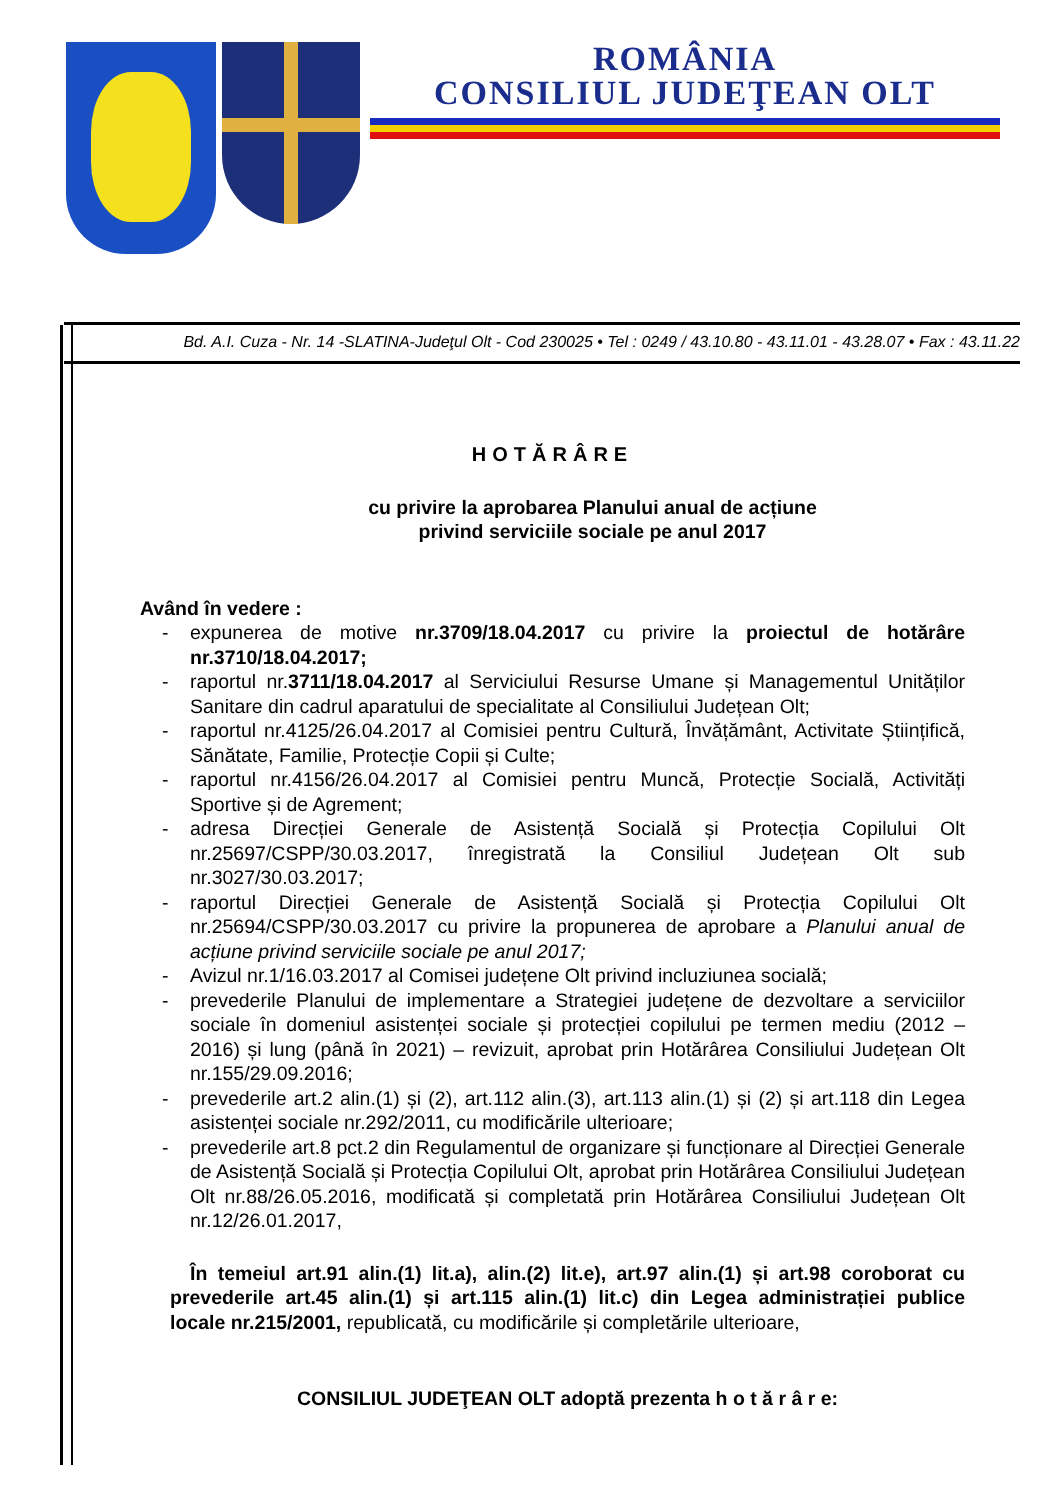ROMÂNIA
CONSILIUL JUDEŢEAN OLT
Bd. A.I. Cuza - Nr. 14 -SLATINA-Judeţul Olt - Cod 230025 • Tel : 0249 / 43.10.80 - 43.11.01 - 43.28.07 • Fax : 43.11.22
HOTĂRÂRE
cu privire la aprobarea Planului anual de acțiune
privind serviciile sociale pe anul 2017
Având în vedere :
- expunerea de motive nr.3709/18.04.2017 cu privire la proiectul de hotărâre nr.3710/18.04.2017;
- raportul nr.3711/18.04.2017 al Serviciului Resurse Umane și Managementul Unităților Sanitare din cadrul aparatului de specialitate al Consiliului Județean Olt;
- raportul nr.4125/26.04.2017 al Comisiei pentru Cultură, Învățământ, Activitate Științifică, Sănătate, Familie, Protecție Copii și Culte;
- raportul nr.4156/26.04.2017 al Comisiei pentru Muncă, Protecție Socială, Activități Sportive și de Agrement;
- adresa Direcției Generale de Asistență Socială și Protecția Copilului Olt nr.25697/CSPP/30.03.2017, înregistrată la Consiliul Județean Olt sub nr.3027/30.03.2017;
- raportul Direcției Generale de Asistență Socială și Protecția Copilului Olt nr.25694/CSPP/30.03.2017 cu privire la propunerea de aprobare a Planului anual de acțiune privind serviciile sociale pe anul 2017;
- Avizul nr.1/16.03.2017 al Comisei județene Olt privind incluziunea socială;
- prevederile Planului de implementare a Strategiei județene de dezvoltare a serviciilor sociale în domeniul asistenței sociale și protecției copilului pe termen mediu (2012 – 2016) și lung (până în 2021) – revizuit, aprobat prin Hotărârea Consiliului Județean Olt nr.155/29.09.2016;
- prevederile art.2 alin.(1) și (2), art.112 alin.(3), art.113 alin.(1) și (2) și art.118 din Legea asistenței sociale nr.292/2011, cu modificările ulterioare;
- prevederile art.8 pct.2 din Regulamentul de organizare și funcționare al Direcției Generale de Asistență Socială și Protecția Copilului Olt, aprobat prin Hotărârea Consiliului Județean Olt nr.88/26.05.2016, modificată și completată prin Hotărârea Consiliului Județean Olt nr.12/26.01.2017,
În temeiul art.91 alin.(1) lit.a), alin.(2) lit.e), art.97 alin.(1) și art.98 coroborat cu prevederile art.45 alin.(1) și art.115 alin.(1) lit.c) din Legea administrației publice locale nr.215/2001, republicată, cu modificările și completările ulterioare,
CONSILIUL JUDEŢEAN OLT adoptă prezenta h o t ă r â r e: